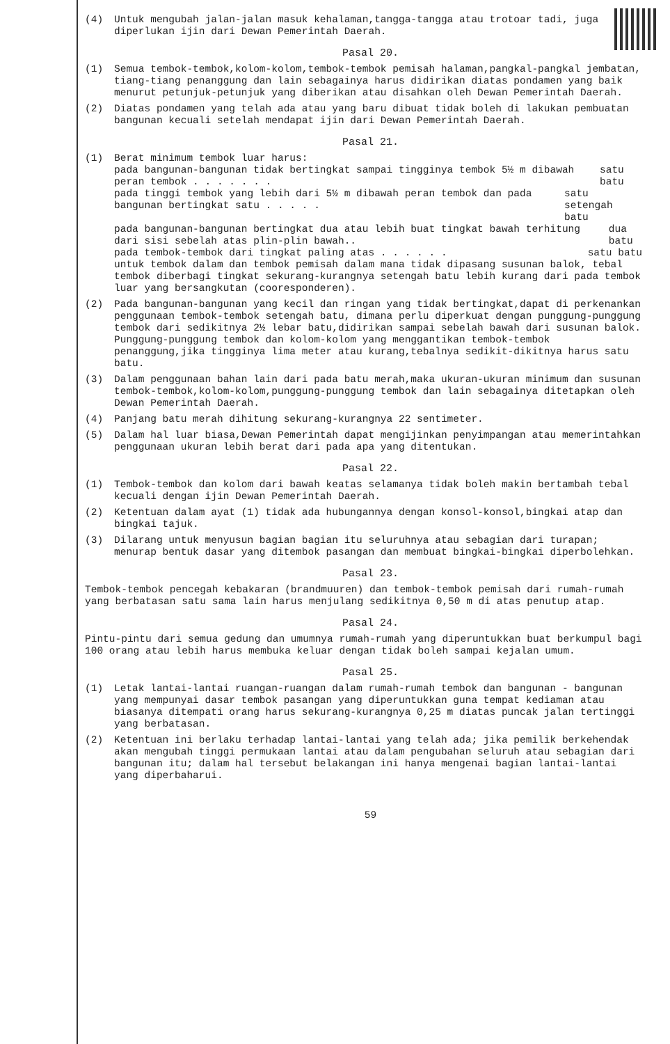(4) Untuk mengubah jalan-jalan masuk kehalaman,tangga-tangga atau trotoar tadi, juga diperlukan ijin dari Dewan Pemerintah Daerah.
Pasal 20.
(1) Semua tembok-tembok,kolom-kolom,tembok-tembok pemisah halaman,pangkal-pangkal jembatan, tiang-tiang penanggung dan lain sebagainya harus didirikan diatas pondamen yang baik menurut petunjuk-petunjuk yang diberikan atau disahkan oleh Dewan Pemerintah Daerah.
(2) Diatas pondamen yang telah ada atau yang baru dibuat tidak boleh di lakukan pembuatan bangunan kecuali setelah mendapat ijin dari Dewan Pemerintah Daerah.
Pasal 21.
(1) Berat minimum tembok luar harus:
pada bangunan-bangunan tidak bertingkat sampai tingginya tembok 5½ m dibawah peran tembok . . . . . . . satu batu
pada tinggi tembok yang lebih dari 5½ m dibawah peran tembok dan pada bangunan bertingkat satu . . . . . satu setengah batu
pada bangunan-bangunan bertingkat dua atau lebih buat tingkat bawah terhitung dari sisi sebelah atas plin-plin bawah.. dua batu
pada tembok-tembok dari tingkat paling atas . . . . . . satu batu
untuk tembok dalam dan tembok pemisah dalam mana tidak dipasang susunan balok, tebal tembok diberbagi tingkat sekurang-kurangnya setengah batu lebih kurang dari pada tembok luar yang bersangkutan (cooresponderen).
(2) Pada bangunan-bangunan yang kecil dan ringan yang tidak bertingkat,dapat di perkenankan penggunaan tembok-tembok setengah batu, dimana perlu diperkuat dengan punggung-punggung tembok dari sedikitnya 2½ lebar batu,didirikan sampai sebelah bawah dari susunan balok.
Punggung-punggung tembok dan kolom-kolom yang menggantikan tembok-tembok penanggung,jika tingginya lima meter atau kurang,tebalnya sedikit-dikitnya harus satu batu.
(3) Dalam penggunaan bahan lain dari pada batu merah,maka ukuran-ukuran minimum dan susunan tembok-tembok,kolom-kolom,punggung-punggung tembok dan lain sebagainya ditetapkan oleh Dewan Pemerintah Daerah.
(4) Panjang batu merah dihitung sekurang-kurangnya 22 sentimeter.
(5) Dalam hal luar biasa,Dewan Pemerintah dapat mengijinkan penyimpangan atau memerintahkan penggunaan ukuran lebih berat dari pada apa yang ditentukan.
Pasal 22.
(1) Tembok-tembok dan kolom dari bawah keatas selamanya tidak boleh makin bertambah tebal kecuali dengan ijin Dewan Pemerintah Daerah.
(2) Ketentuan dalam ayat (1) tidak ada hubungannya dengan konsol-konsol,bingkai atap dan bingkai tajuk.
(3) Dilarang untuk menyusun bagian bagian itu seluruhnya atau sebagian dari turapan; menurap bentuk dasar yang ditembok pasangan dan membuat bingkai-bingkai diperbolehkan.
Pasal 23.
Tembok-tembok pencegah kebakaran (brandmuuren) dan tembok-tembok pemisah dari rumah-rumah yang berbatasan satu sama lain harus menjulang sedikitnya 0,50 m di atas penutup atap.
Pasal 24.
Pintu-pintu dari semua gedung dan umumnya rumah-rumah yang diperuntukkan buat berkumpul bagi 100 orang atau lebih harus membuka keluar dengan tidak boleh sampai kejalan umum.
Pasal 25.
(1) Letak lantai-lantai ruangan-ruangan dalam rumah-rumah tembok dan bangunan - bangunan yang mempunyai dasar tembok pasangan yang diperuntukkan guna tempat kediaman atau biasanya ditempati orang harus sekurang-kurangnya 0,25 m diatas puncak jalan tertinggi yang berbatasan.
(2) Ketentuan ini berlaku terhadap lantai-lantai yang telah ada; jika pemilik berkehendak akan mengubah tinggi permukaan lantai atau dalam pengubahan seluruh atau sebagian dari bangunan itu; dalam hal tersebut belakangan ini hanya mengenai bagian lantai-lantai yang diperbaharui.
59